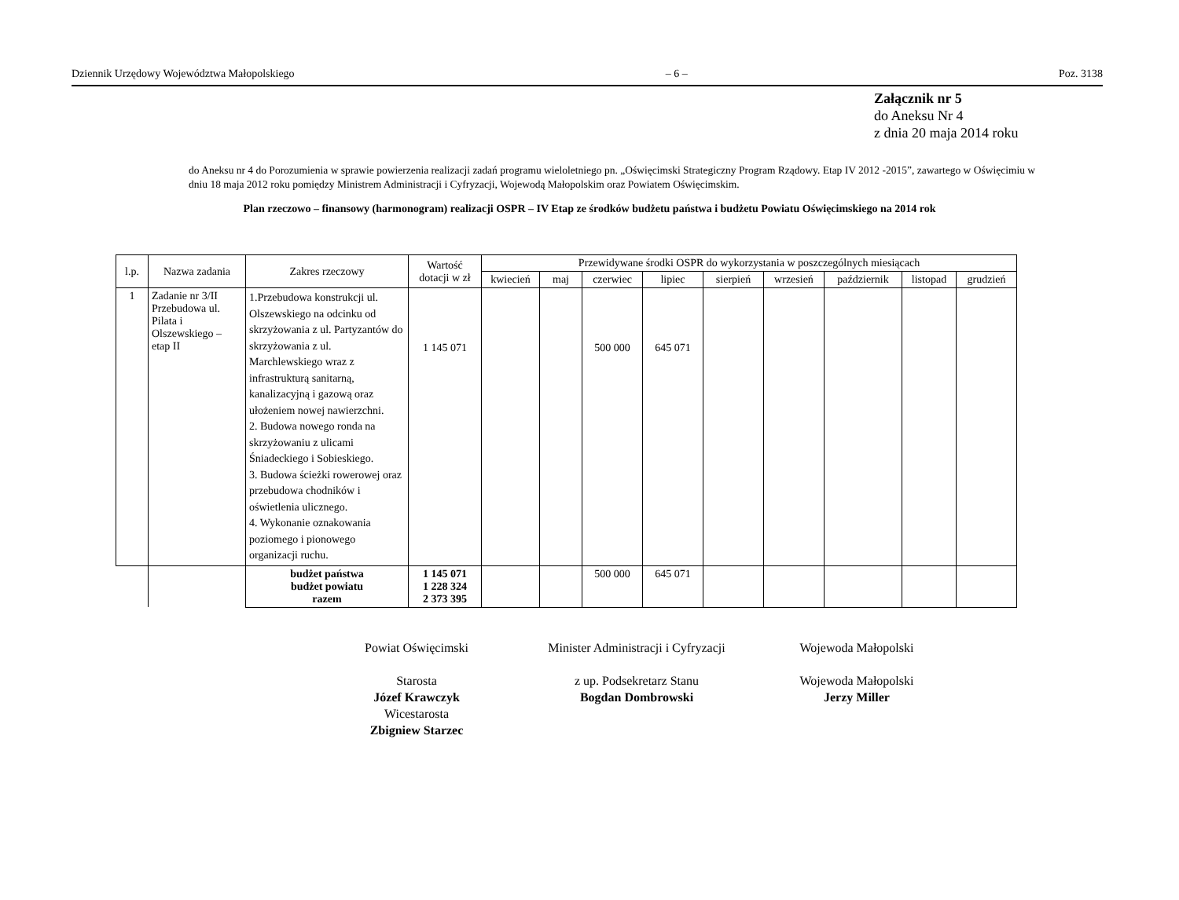Dziennik Urzędowy Województwa Małopolskiego – 6 – Poz. 3138
Załącznik nr 5
do Aneksu Nr 4
z dnia 20 maja 2014 roku
do Aneksu nr 4 do Porozumienia w sprawie powierzenia realizacji zadań programu wieloletniego pn. „Oświęcimski Strategiczny Program Rządowy. Etap IV 2012 -2015”, zawartego w Oświęcimiu w dniu 18 maja 2012 roku pomiędzy Ministrem Administracji i Cyfryzacji, Wojewodą Małopolskim oraz Powiatem Oświęcimskim.
Plan rzeczowo – finansowy (harmonogram) realizacji OSPR – IV Etap ze środków budżetu państwa i budżetu Powiatu Oświęcimskiego na 2014 rok
| l.p. | Nazwa zadania | Zakres rzeczowy | Wartość dotacji w zł | Przewidywane środki OSPR do wykorzystania w poszczególnych miesiącach | | | | | | | | |
| --- | --- | --- | --- | --- | --- | --- | --- | --- | --- | --- | --- | --- |
| | | | | kwiecień | maj | czerwiec | lipiec | sierpień | wrzesień | październik | listopad | grudzień |
| 1 | Zadanie nr 3/II Przebudowa ul. Pilata i Olszewskiego – etap II | 1.Przebudowa konstrukcji ul. Olszewskiego na odcinku od skrzyżowania z ul. Partyzantów do skrzyżowania z ul. Marchlewskiego wraz z infrastrukturą sanitarną, kanalizacyjną i gazową oraz ułożeniem nowej nawierzchni. 2. Budowa nowego ronda na skrzyżowaniu z ulicami Śniadeckiego i Sobieskiego. 3. Budowa ścieżki rowerowej oraz przebudowa chodników i oświetlenia ulicznego. 4. Wykonanie oznakowania poziomego i pionowego organizacji ruchu. | 1 145 071 | | | 500 000 | 645 071 | | | | | |
| | | budżet państwa budżet powiatu razem | 1 145 071 1 228 324 2 373 395 | | | 500 000 | 645 071 | | | | | |
Powiat Oświęcimski
Starosta
Józef Krawczyk
Wicestarosta
Zbigniew Starzec
Minister Administracji i Cyfryzacji
z up. Podsekretarz Stanu
Bogdan Dombrowski
Wojewoda Małopolski
Wojewoda Małopolski
Jerzy Miller